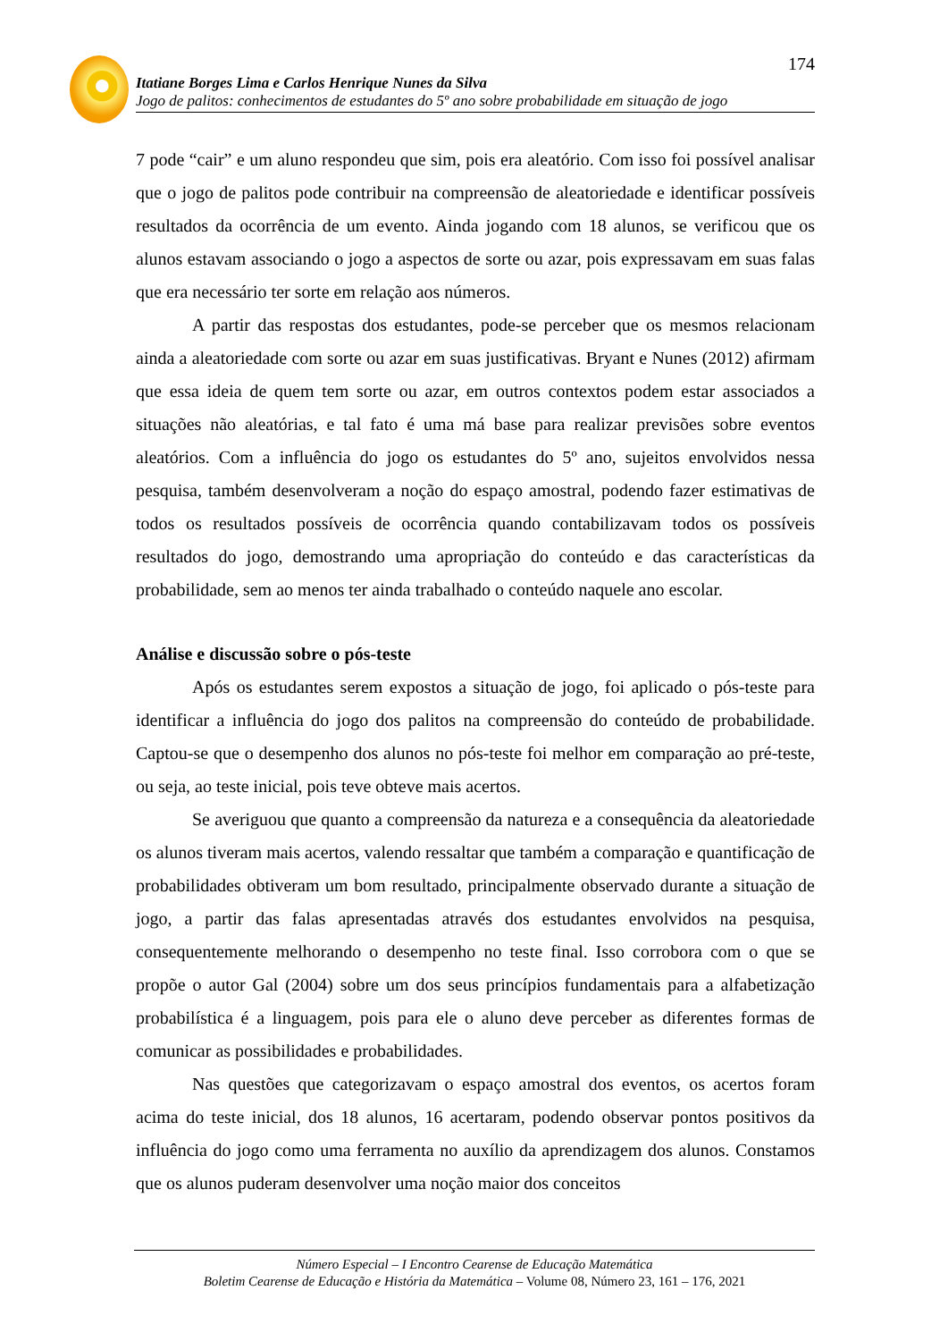174
Itatiane Borges Lima e Carlos Henrique Nunes da Silva
Jogo de palitos: conhecimentos de estudantes do 5º ano sobre probabilidade em situação de jogo
7 pode “cair” e um aluno respondeu que sim, pois era aleatório. Com isso foi possível analisar que o jogo de palitos pode contribuir na compreensão de aleatoriedade e identificar possíveis resultados da ocorrência de um evento. Ainda jogando com 18 alunos, se verificou que os alunos estavam associando o jogo a aspectos de sorte ou azar, pois expressavam em suas falas que era necessário ter sorte em relação aos números.
A partir das respostas dos estudantes, pode-se perceber que os mesmos relacionam ainda a aleatoriedade com sorte ou azar em suas justificativas. Bryant e Nunes (2012) afirmam que essa ideia de quem tem sorte ou azar, em outros contextos podem estar associados a situações não aleatórias, e tal fato é uma má base para realizar previsões sobre eventos aleatórios. Com a influência do jogo os estudantes do 5º ano, sujeitos envolvidos nessa pesquisa, também desenvolveram a noção do espaço amostral, podendo fazer estimativas de todos os resultados possíveis de ocorrência quando contabilizavam todos os possíveis resultados do jogo, demostrando uma apropriação do conteúdo e das características da probabilidade, sem ao menos ter ainda trabalhado o conteúdo naquele ano escolar.
Análise e discussão sobre o pós-teste
Após os estudantes serem expostos a situação de jogo, foi aplicado o pós-teste para identificar a influência do jogo dos palitos na compreensão do conteúdo de probabilidade. Captou-se que o desempenho dos alunos no pós-teste foi melhor em comparação ao pré-teste, ou seja, ao teste inicial, pois teve obteve mais acertos.
Se averiguou que quanto a compreensão da natureza e a consequência da aleatoriedade os alunos tiveram mais acertos, valendo ressaltar que também a comparação e quantificação de probabilidades obtiveram um bom resultado, principalmente observado durante a situação de jogo, a partir das falas apresentadas através dos estudantes envolvidos na pesquisa, consequentemente melhorando o desempenho no teste final. Isso corrobora com o que se propõe o autor Gal (2004) sobre um dos seus princípios fundamentais para a alfabetização probabilística é a linguagem, pois para ele o aluno deve perceber as diferentes formas de comunicar as possibilidades e probabilidades.
Nas questões que categorizavam o espaço amostral dos eventos, os acertos foram acima do teste inicial, dos 18 alunos, 16 acertaram, podendo observar pontos positivos da influência do jogo como uma ferramenta no auxílio da aprendizagem dos alunos. Constamos que os alunos puderam desenvolver uma noção maior dos conceitos
Número Especial – I Encontro Cearense de Educação Matemática
Boletim Cearense de Educação e História da Matemática – Volume 08, Número 23, 161 – 176, 2021